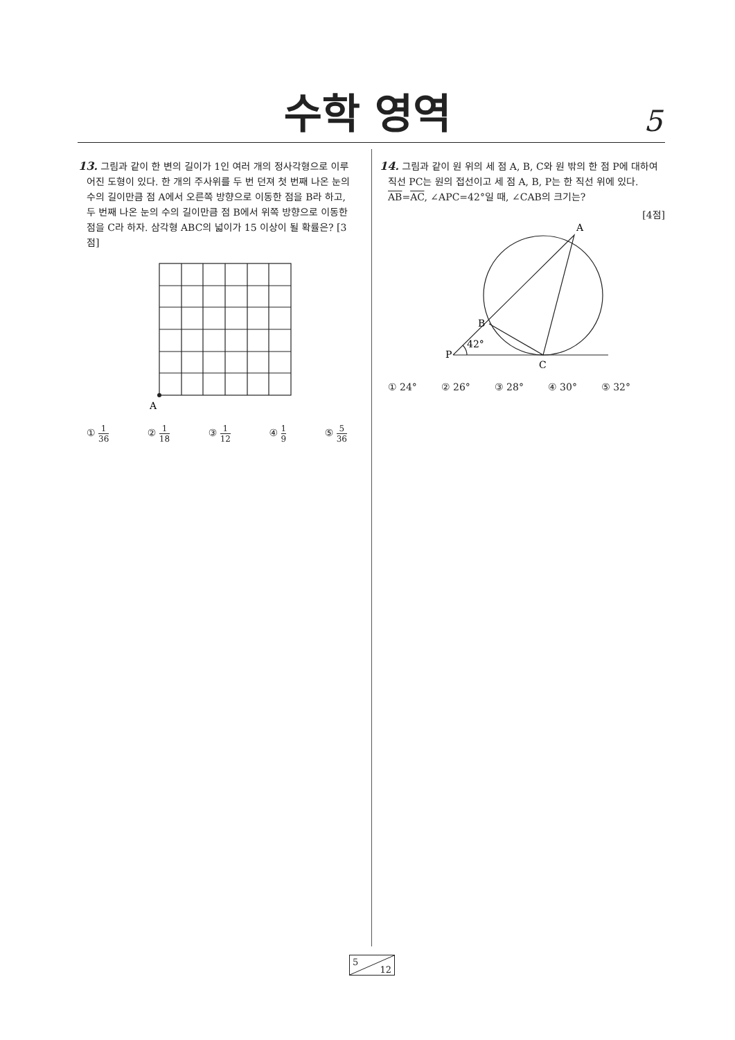수학 영역 5
13. 그림과 같이 한 변의 길이가 1인 여러 개의 정사각형으로 이루어진 도형이 있다. 한 개의 주사위를 두 번 던져 첫 번째 나온 눈의 수의 길이만큼 점 A에서 오른쪽 방향으로 이동한 점을 B라 하고, 두 번째 나온 눈의 수의 길이만큼 점 B에서 위쪽 방향으로 이동한 점을 C라 하자. 삼각형 ABC의 넓이가 15 이상이 될 확률은? [3점]
A
① 1 36 ② 1 18 ③ 1 12 ④ 1 9 ⑤ 5 36
14. 그림과 같이 원 위의 세 점 A, B, C와 원 밖의 한 점 P에 대하여 직선 PC는 원의 접선이고 세 점 A, B, P는 한 직선 위에 있다. AB=AC, ∠APC=42°일 때, ∠CAB의 크기는?
[4점]
A
B
P
C
42°
① 24° ② 26° ③ 28° ④ 30° ⑤ 32°
5
12